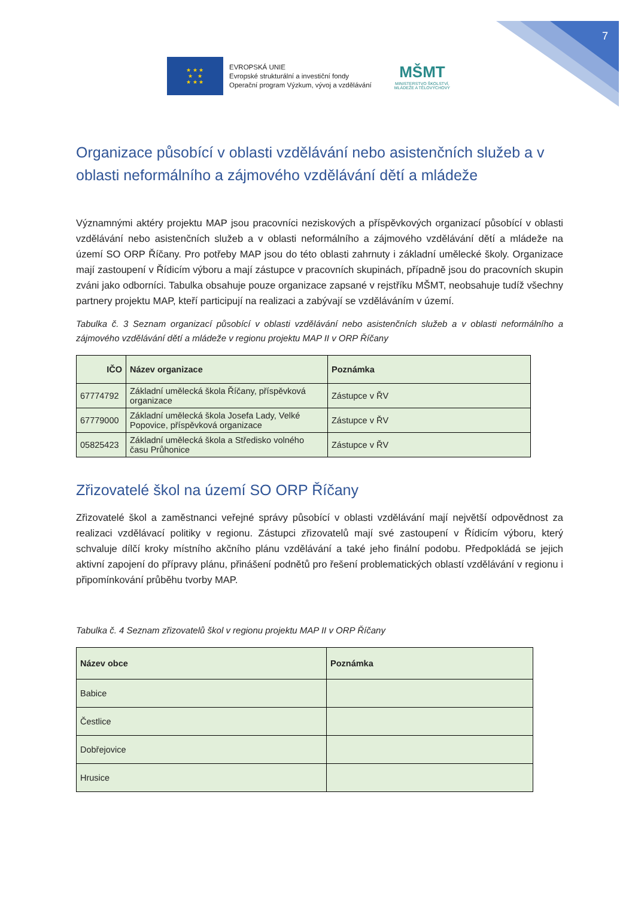7
★ ★ ★
★ ★
★ ★ ★
EVROPSKÁ UNIE
Evropské strukturální a investiční fondy
Operační program Výzkum, vývoj a vzdělávání
MŠMT
MINISTERSTVO ŠKOLSTVÍ,
MLÁDEŽE A TĚLOVÝCHOVY
Organizace působící v oblasti vzdělávání nebo asistenčních služeb a v oblasti neformálního a zájmového vzdělávání dětí a mládeže
Významnými aktéry projektu MAP jsou pracovníci neziskových a příspěvkových organizací působící v oblasti vzdělávání nebo asistenčních služeb a v oblasti neformálního a zájmového vzdělávání dětí a mládeže na území SO ORP Říčany. Pro potřeby MAP jsou do této oblasti zahrnuty i základní umělecké školy. Organizace mají zastoupení v Řídicím výboru a mají zástupce v pracovních skupinách, případně jsou do pracovních skupin zváni jako odborníci. Tabulka obsahuje pouze organizace zapsané v rejstříku MŠMT, neobsahuje tudíž všechny partnery projektu MAP, kteří participují na realizaci a zabývají se vzděláváním v území.
Tabulka č. 3 Seznam organizací působící v oblasti vzdělávání nebo asistenčních služeb a v oblasti neformálního a zájmového vzdělávání dětí a mládeže v regionu projektu MAP II v ORP Říčany
| IČO | Název organizace | Poznámka |
| --- | --- | --- |
| 67774792 | Základní umělecká škola Říčany, příspěvková organizace | Zástupce v ŘV |
| 67779000 | Základní umělecká škola Josefa Lady, Velké Popovice, příspěvková organizace | Zástupce v ŘV |
| 05825423 | Základní umělecká škola a Středisko volného času Průhonice | Zástupce v ŘV |
Zřizovatelé škol na území SO ORP Říčany
Zřizovatelé škol a zaměstnanci veřejné správy působící v oblasti vzdělávání mají největší odpovědnost za realizaci vzdělávací politiky v regionu. Zástupci zřizovatelů mají své zastoupení v Řídicím výboru, který schvaluje dílčí kroky místního akčního plánu vzdělávání a také jeho finální podobu. Předpokládá se jejich aktivní zapojení do přípravy plánu, přinášení podnětů pro řešení problematických oblastí vzdělávání v regionu i připomínkování průběhu tvorby MAP.
Tabulka č. 4 Seznam zřizovatelů škol v regionu projektu MAP II v ORP Říčany
| Název obce | Poznámka |
| --- | --- |
| Babice | |
| Čestlice | |
| Dobřejovice | |
| Hrusice | |